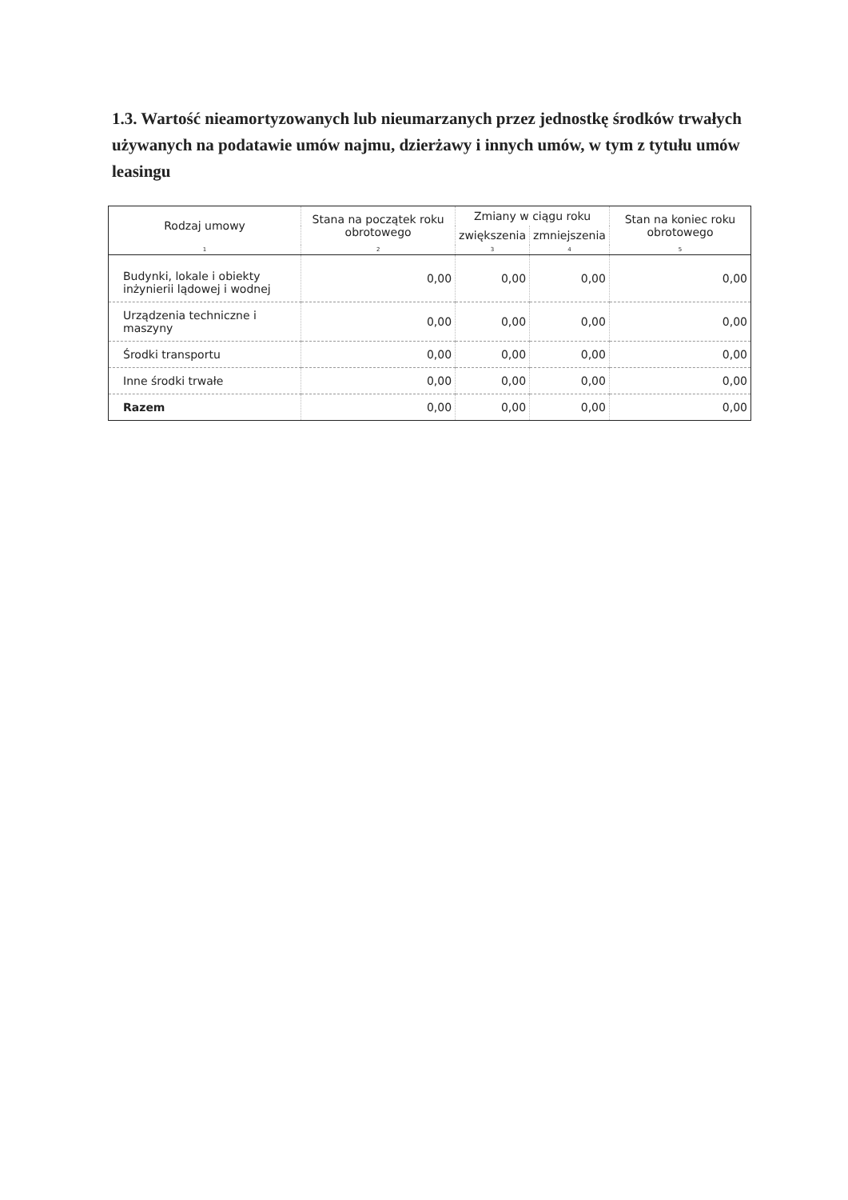1.3. Wartość nieamortyzowanych lub nieumarzanych przez jednostkę środków trwałych używanych na podatawie umów najmu, dzierżawy i innych umów, w tym z tytułu umów leasingu
| Rodzaj umowy | Stana na początek roku obrotowego | Zmiany w ciągu roku | | Stan na koniec roku obrotowego |
| --- | --- | --- | --- | --- |
| | | zwiększenia | zmniejszenia | |
| 1 | 2 | 3 | 4 | 5 |
| Budynki, lokale i obiekty inżynierii lądowej i wodnej | 0,00 | 0,00 | 0,00 | 0,00 |
| Urządzenia techniczne i maszyny | 0,00 | 0,00 | 0,00 | 0,00 |
| Środki transportu | 0,00 | 0,00 | 0,00 | 0,00 |
| Inne środki trwałe | 0,00 | 0,00 | 0,00 | 0,00 |
| Razem | 0,00 | 0,00 | 0,00 | 0,00 |